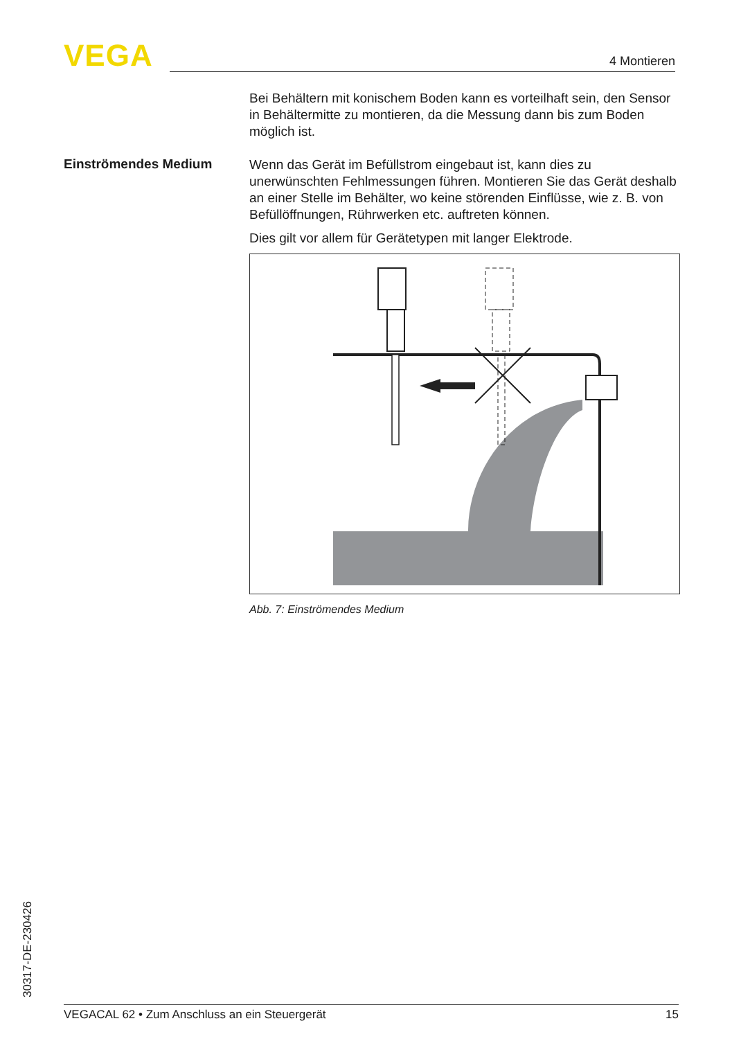VEGA 4 Montieren
Bei Behältern mit konischem Boden kann es vorteilhaft sein, den Sensor in Behältermitte zu montieren, da die Messung dann bis zum Boden möglich ist.
Einströmendes Medium
Wenn das Gerät im Befüllstrom eingebaut ist, kann dies zu unerwünschten Fehlmessungen führen. Montieren Sie das Gerät deshalb an einer Stelle im Behälter, wo keine störenden Einflüsse, wie z. B. von Befüllöffnungen, Rührwerken etc. auftreten können.
Dies gilt vor allem für Gerätetypen mit langer Elektrode.
Abb. 7: Einströmendes Medium
30317-DE-230426 VEGACAL 62 • Zum Anschluss an ein Steuergerät 15